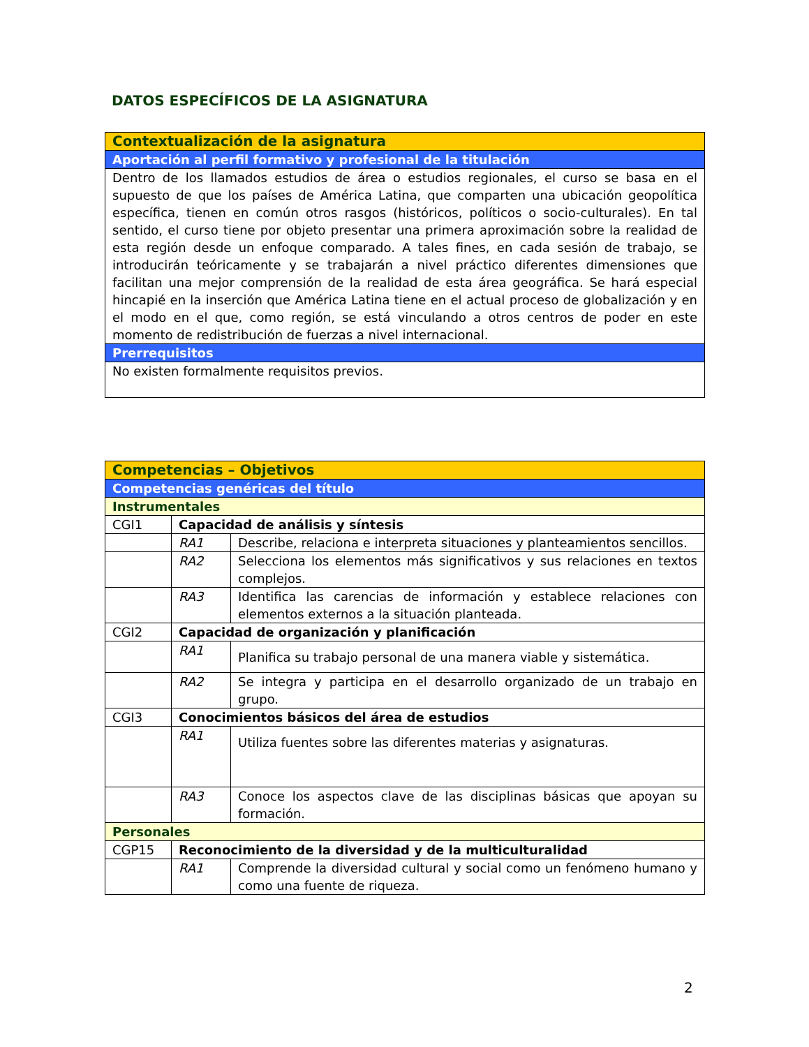DATOS ESPECÍFICOS DE LA ASIGNATURA
| Contextualización de la asignatura |
| Aportación al perfil formativo y profesional de la titulación |
| Dentro de los llamados estudios de área o estudios regionales, el curso se basa en el supuesto de que los países de América Latina, que comparten una ubicación geopolítica específica, tienen en común otros rasgos (históricos, políticos o socio-culturales). En tal sentido, el curso tiene por objeto presentar una primera aproximación sobre la realidad de esta región desde un enfoque comparado. A tales fines, en cada sesión de trabajo, se introducirán teóricamente y se trabajarán a nivel práctico diferentes dimensiones que facilitan una mejor comprensión de la realidad de esta área geográfica. Se hará especial hincapié en la inserción que América Latina tiene en el actual proceso de globalización y en el modo en el que, como región, se está vinculando a otros centros de poder en este momento de redistribución de fuerzas a nivel internacional. |
| Prerrequisitos |
| No existen formalmente requisitos previos. |
| Competencias – Objetivos | | |
| Competencias genéricas del título | | |
| Instrumentales | | |
| CGI1 | Capacidad de análisis y síntesis | |
| | RA1 | Describe, relaciona e interpreta situaciones y planteamientos sencillos. |
| | RA2 | Selecciona los elementos más significativos y sus relaciones en textos complejos. |
| | RA3 | Identifica las carencias de información y establece relaciones con elementos externos a la situación planteada. |
| CGI2 | Capacidad de organización y planificación | |
| | RA1 | Planifica su trabajo personal de una manera viable y sistemática. |
| | RA2 | Se integra y participa en el desarrollo organizado de un trabajo en grupo. |
| CGI3 | Conocimientos básicos del área de estudios | |
| | RA1 | Utiliza fuentes sobre las diferentes materias y asignaturas. |
| | RA3 | Conoce los aspectos clave de las disciplinas básicas que apoyan su formación. |
| Personales | | |
| CGP15 | Reconocimiento de la diversidad y de la multiculturalidad | |
| | RA1 | Comprende la diversidad cultural y social como un fenómeno humano y como una fuente de riqueza. |
2